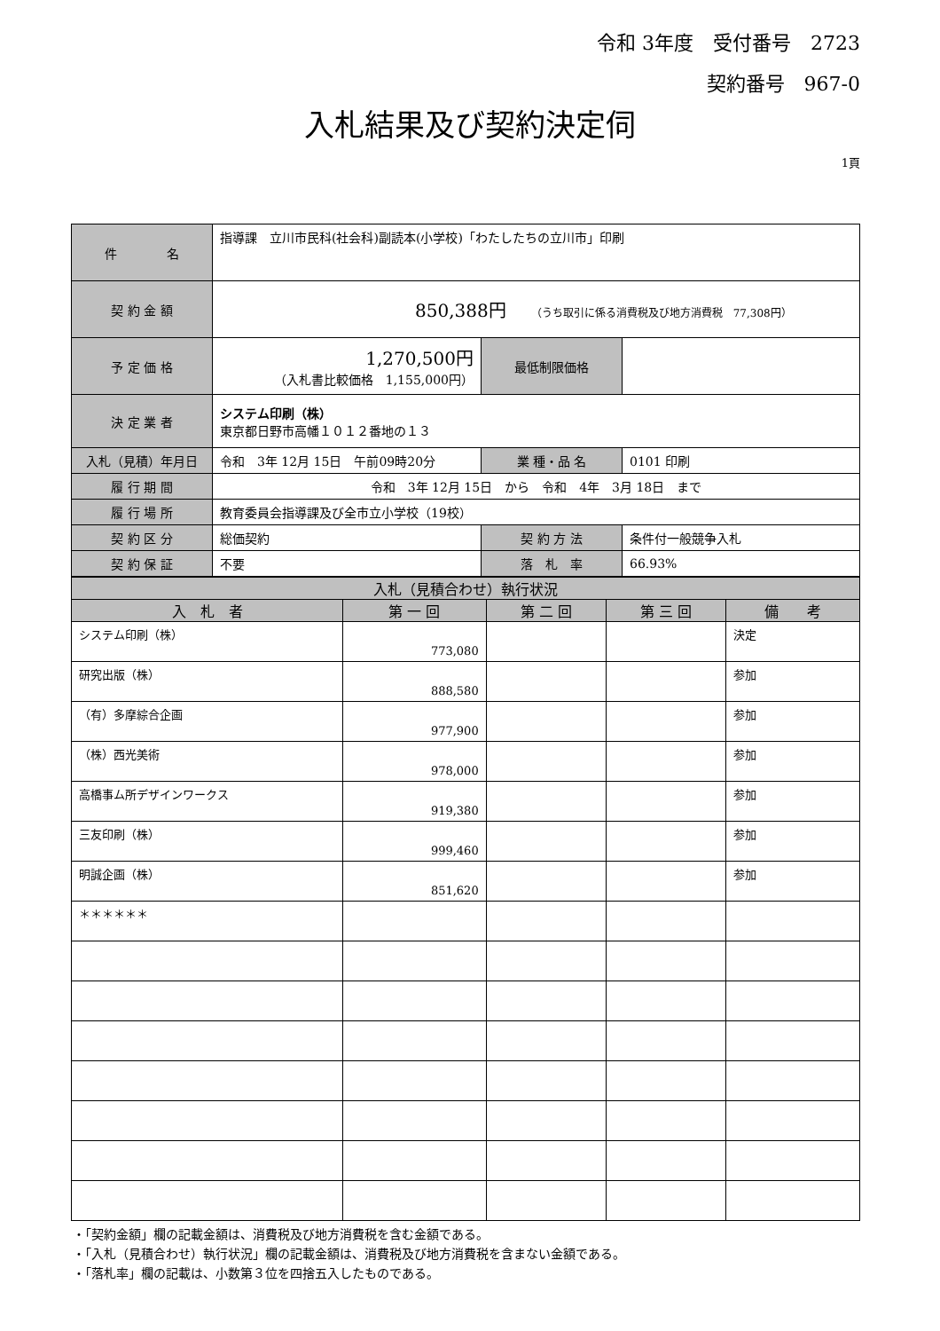令和 3年度　受付番号　2723
契約番号　967-0
入札結果及び契約決定伺
1頁
| 件 名 | 指導課 立川市民科(社会科)副読本(小学校)「わたしたちの立川市」印刷 | | |
| 契 約 金 額 | 850,388円 （うち取引に係る消費税及び地方消費税 77,308円） | | |
| 予 定 価 格 | 1,270,500円 （入札書比較価格 1,155,000円） | 最低制限価格 | |
| 決 定 業 者 | システム印刷（株） 東京都日野市高幡１０１２番地の１３ | | |
| 入札（見積）年月日 | 令和 3年 12月 15日 午前09時20分 | 業 種・品 名 | 0101 印刷 |
| 履 行 期 間 | 令和 3年 12月 15日 から 令和 4年 3月 18日 まで | | |
| 履 行 場 所 | 教育委員会指導課及び全市立小学校（19校） | | |
| 契 約 区 分 | 総価契約 | 契 約 方 法 | 条件付一般競争入札 |
| 契 約 保 証 | 不要 | 落 札 率 | 66.93% |
| 入札（見積合わせ）執行状況 | | | | |
| --- | --- | --- | --- | --- |
| 入 札 者 | 第 一 回 | 第 二 回 | 第 三 回 | 備 考 |
| システム印刷（株） | 773,080 | | | 決定 |
| 研究出版（株） | 888,580 | | | 参加 |
| （有）多摩綜合企画 | 977,900 | | | 参加 |
| （株）西光美術 | 978,000 | | | 参加 |
| 高橋事ム所デザインワークス | 919,380 | | | 参加 |
| 三友印刷（株） | 999,460 | | | 参加 |
| 明誠企画（株） | 851,620 | | | 参加 |
| ＊＊＊＊＊＊ | | | | |
・「契約金額」欄の記載金額は、消費税及び地方消費税を含む金額である。
・「入札（見積合わせ）執行状況」欄の記載金額は、消費税及び地方消費税を含まない金額である。
・「落札率」欄の記載は、小数第３位を四捨五入したものである。